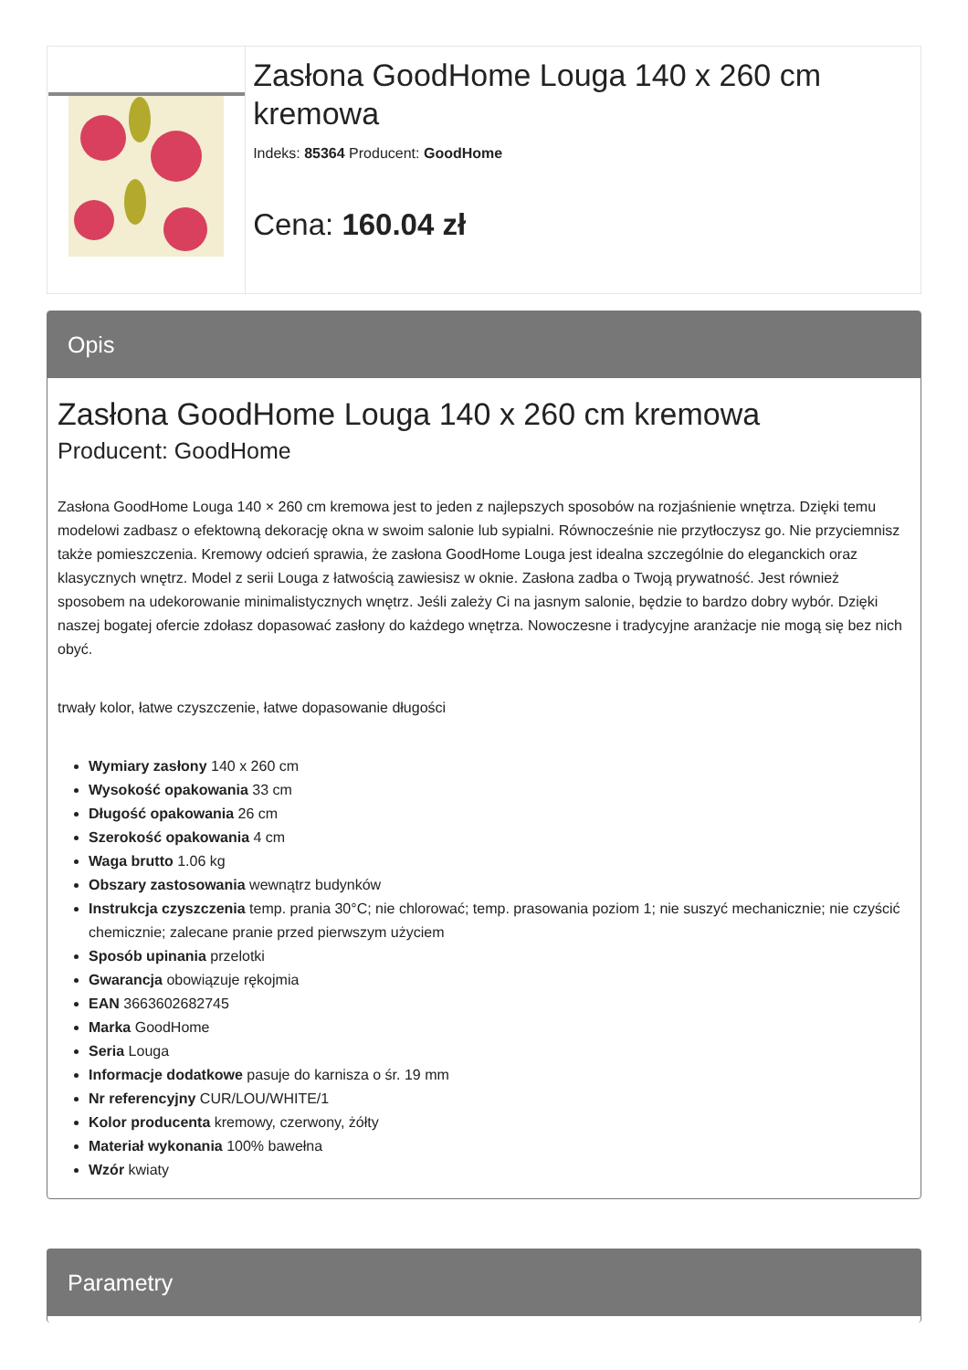Zasłona GoodHome Louga 140 x 260 cm kremowa
Indeks: 85364 Producent: GoodHome
Cena: 160.04 zł
Opis
Zasłona GoodHome Louga 140 x 260 cm kremowa
Producent: GoodHome
Zasłona GoodHome Louga 140 × 260 cm kremowa jest to jeden z najlepszych sposobów na rozjaśnienie wnętrza. Dzięki temu modelowi zadbasz o efektowną dekorację okna w swoim salonie lub sypialni. Równocześnie nie przytłoczysz go. Nie przyciemnisz także pomieszczenia. Kremowy odcień sprawia, że zasłona GoodHome Louga jest idealna szczególnie do eleganckich oraz klasycznych wnętrz. Model z serii Louga z łatwością zawiesisz w oknie. Zasłona zadba o Twoją prywatność. Jest również sposobem na udekorowanie minimalistycznych wnętrz. Jeśli zależy Ci na jasnym salonie, będzie to bardzo dobry wybór. Dzięki naszej bogatej ofercie zdołasz dopasować zasłony do każdego wnętrza. Nowoczesne i tradycyjne aranżacje nie mogą się bez nich obyć.
trwały kolor, łatwe czyszczenie, łatwe dopasowanie długości
Wymiary zasłony 140 x 260 cm
Wysokość opakowania 33 cm
Długość opakowania 26 cm
Szerokość opakowania 4 cm
Waga brutto 1.06 kg
Obszary zastosowania wewnątrz budynków
Instrukcja czyszczenia temp. prania 30°C; nie chlorować; temp. prasowania poziom 1; nie suszyć mechanicznie; nie czyścić chemicznie; zalecane pranie przed pierwszym użyciem
Sposób upinania przelotki
Gwarancja obowiązuje rękojmia
EAN 3663602682745
Marka GoodHome
Seria Louga
Informacje dodatkowe pasuje do karnisza o śr. 19 mm
Nr referencyjny CUR/LOU/WHITE/1
Kolor producenta kremowy, czerwony, żółty
Materiał wykonania 100% bawełna
Wzór kwiaty
Parametry